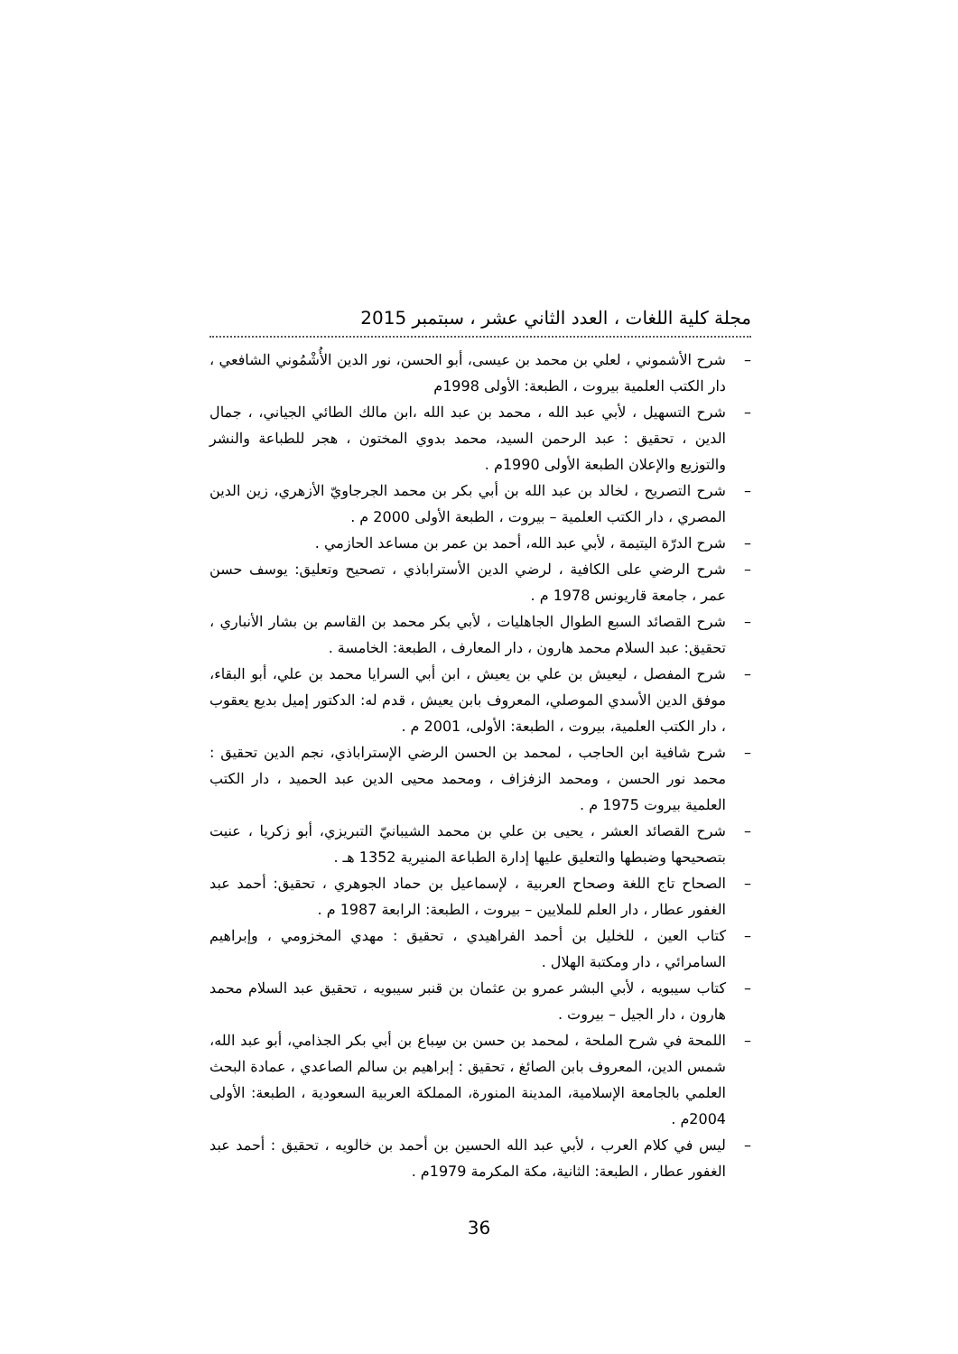مجلة كلية اللغات ، العدد الثاني عشر ، سبتمبر 2015
– شرح الأشموني ، لعلي بن محمد بن عيسى، أبو الحسن، نور الدين الأُشْمُوني الشافعي ، دار الكتب العلمية بيروت ، الطبعة: الأولى 1998م
– شرح التسهيل ، لأبي عبد الله ، محمد بن عبد الله ،ابن مالك الطائي الجياني، ، جمال الدين ، تحقيق : عبد الرحمن السيد، محمد بدوي المختون ، هجر للطباعة والنشر والتوزيع والإعلان الطبعة الأولى 1990م .
– شرح التصريح ، لخالد بن عبد الله بن أبي بكر بن محمد الجرجاويّ الأزهري، زين الدين المصري ، دار الكتب العلمية – بيروت ، الطبعة الأولى 2000 م .
– شرح الدرّة اليتيمة ، لأبي عبد الله، أحمد بن عمر بن مساعد الحازمي .
– شرح الرضي على الكافية ، لرضي الدين الأستراباذي ، تصحيح وتعليق: يوسف حسن عمر ، جامعة قاريونس 1978 م .
– شرح القصائد السبع الطوال الجاهليات ، لأبي بكر محمد بن القاسم بن بشار الأنباري ، تحقيق: عبد السلام محمد هارون ، دار المعارف ، الطبعة: الخامسة .
– شرح المفصل ، ليعيش بن علي بن يعيش ، ابن أبي السرايا محمد بن علي، أبو البقاء، موفق الدين الأسدي الموصلي، المعروف بابن يعيش ، قدم له: الدكتور إميل بديع يعقوب ، دار الكتب العلمية، بيروت ، الطبعة: الأولى، 2001 م .
– شرح شافية ابن الحاجب ، لمحمد بن الحسن الرضي الإستراباذي، نجم الدين تحقيق : محمد نور الحسن ، ومحمد الزفزاف ، ومحمد محيى الدين عبد الحميد ، دار الكتب العلمية بيروت 1975 م .
– شرح القصائد العشر ، يحيى بن علي بن محمد الشيبانيّ التبريزي، أبو زكريا ، عنيت بتصحيحها وضبطها والتعليق عليها إدارة الطباعة المنيرية 1352 هـ .
– الصحاح تاج اللغة وصحاح العربية ، لإسماعيل بن حماد الجوهري ، تحقيق: أحمد عبد الغفور عطار ، دار العلم للملايين – بيروت ، الطبعة: الرابعة 1987 م .
– كتاب العين ، للخليل بن أحمد الفراهيدي ، تحقيق : مهدي المخزومي ، وإبراهيم السامرائي ، دار ومكتبة الهلال .
– كتاب سيبويه ، لأبي البشر عمرو بن عثمان بن قنبر سيبويه ، تحقيق عبد السلام محمد هارون ، دار الجيل – بيروت .
– اللمحة في شرح الملحة ، لمحمد بن حسن بن سِباع بن أبي بكر الجذامي، أبو عبد الله، شمس الدين، المعروف بابن الصائغ ، تحقيق : إبراهيم بن سالم الصاعدي ، عمادة البحث العلمي بالجامعة الإسلامية، المدينة المنورة، المملكة العربية السعودية ، الطبعة: الأولى 2004م .
– ليس في كلام العرب ، لأبي عبد الله الحسين بن أحمد بن خالويه ، تحقيق : أحمد عبد الغفور عطار ، الطبعة: الثانية، مكة المكرمة 1979م .
36